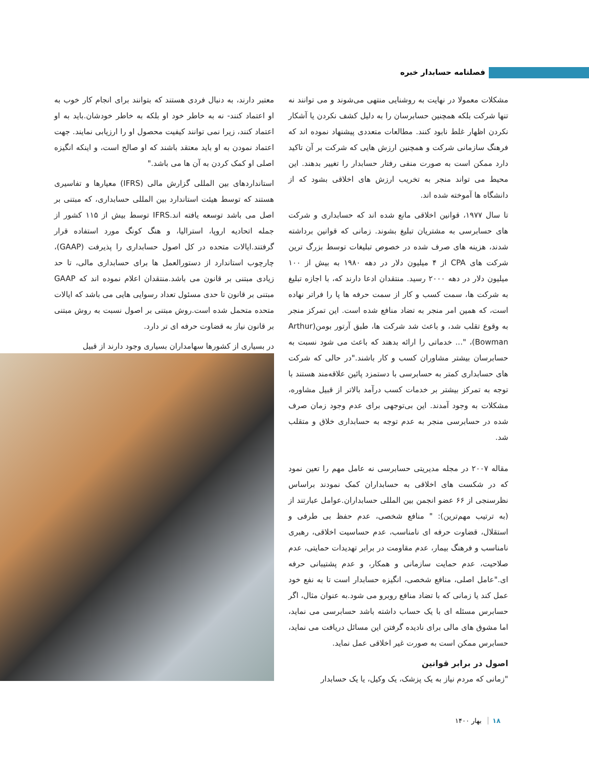فصلنامه حسابدار خبره
مشکلات معمولا در نهایت به روشنایی منتهی می‌شوند و می توانند نه تنها شرکت بلکه همچنین حسابرسان را به دلیل کشف نکردن یا آشکار نکردن اظهار غلط نابود کنند. مطالعات متعددی پیشنهاد نموده اند که فرهنگ سازمانی شرکت و همچنین ارزش هایی که شرکت بر آن تاکید دارد ممکن است به صورت منفی رفتار حسابدار را تغییر بدهند. این محیط می تواند منجر به تخریب ارزش های اخلاقی بشود که از دانشگاه ها آموخته شده اند.
تا سال ۱۹۷۷، قوانین اخلاقی مانع شده اند که حسابداری و شرکت های حسابرسی به مشتریان تبلیغ بشوند. زمانی که قوانین برداشته شدند، هزینه های صرف شده در خصوص تبلیغات توسط بزرگ ترین شرکت های CPA از ۴ میلیون دلار در دهه ۱۹۸۰ به بیش از ۱۰۰ میلیون دلار در دهه ۲۰۰۰ رسید. منتقدان ادعا دارند که، با اجازه تبلیغ به شرکت ها، سمت کسب و کار از سمت حرفه ها پا را فراتر نهاده است، که همین امر منجر به تضاد منافع شده است. این تمرکز منجر به وقوع تقلب شد، و باعث شد شرکت ها، طبق آرتور بومن(Arthur Bowman)، "... خدماتی را ارائه بدهند که باعث می شود نسبت به حسابرسان بیشتر مشاوران کسب و کار باشند."در حالی که شرکت های حسابداری کمتر به حسابرسی با دستمزد پائین علاقه‌مند هستند با توجه به تمرکز بیشتر بر خدمات کسب درآمد بالاتر از قبیل مشاوره، مشکلات به وجود آمدند. این بی‌توجهی برای عدم وجود زمان صرف شده در حسابرسی منجر به عدم توجه به حسابداری خلاق و متقلب شد.
مقاله ۲۰۰۷ در مجله مدیریتی حسابرسی نه عامل مهم را تعین نمود که در شکست های اخلاقی به حسابداران کمک نمودند براساس نظرسنجی از ۶۶ عضو انجمن بین المللی حسابداران.عوامل عبارتند از (به ترتیب مهم‌ترین): " منافع شخصی، عدم حفظ بی طرفی و استقلال، قضاوت حرفه ای نامناسب، عدم حساسیت اخلاقی، رهبری نامناسب و فرهنگ بیمار، عدم مقاومت در برابر تهدیدات حمایتی، عدم صلاحیت، عدم حمایت سازمانی و همکار، و عدم پشتیبانی حرفه ای."عامل اصلی، منافع شخصی، انگیزه حسابدار است تا به نفع خود عمل کند یا زمانی که با تضاد منافع روبرو می شود.به عنوان مثال، اگر حسابرس مسئله ای با یک حساب داشته باشد حسابرسی می نماید، اما مشوق های مالی برای نادیده گرفتن این مسائل دریافت می نماید، حسابرس ممکن است به صورت غیر اخلاقی عمل نماید.
اصول در برابر قوانین
"زمانی که مردم نیاز به یک پزشک، یک وکیل، یا یک حسابدار
معتبر دارند، به دنبال فردی هستند که بتوانند برای انجام کار خوب به او اعتماد کنند- نه به خاطر خود او بلکه به خاطر خودشان.باید به او اعتماد کنند، زیرا نمی توانند کیفیت محصول او را ارزیابی نمایند. جهت اعتماد نمودن به او باید معتقد باشند که او صالح است، و اینکه انگیزه اصلی او کمک کردن به آن ها می باشد."
استانداردهای بین المللی گزارش مالی (IFRS) معیارها و تفاسیری هستند که توسط هیئت استاندارد بین المللی حسابداری، که مبتنی بر اصل می باشد توسعه یافته اند.IFRS توسط بیش از ۱۱۵ کشور از جمله اتحادیه اروپا، استرالیا، و هنگ کونگ مورد استفاده قرار گرفتند.ایالات متحده در کل اصول حسابداری را پذیرفت (GAAP)، چارچوب استاندارد از دستورالعمل ها برای حسابداری مالی، تا حد زیادی مبتنی بر قانون می باشد.منتقدان اعلام نموده اند که GAAP مبتنی بر قانون تا حدی مسئول تعداد رسوایی هایی می باشد که ایالات متحده متحمل شده است.روش مبتنی بر اصول نسبت به روش مبتنی بر قانون نیاز به قضاوت حرفه ای تر دارد.
در بسیاری از کشورها سهامداران بسیاری وجود دارند از قبیل
۱۸ بهار ۱۴۰۰